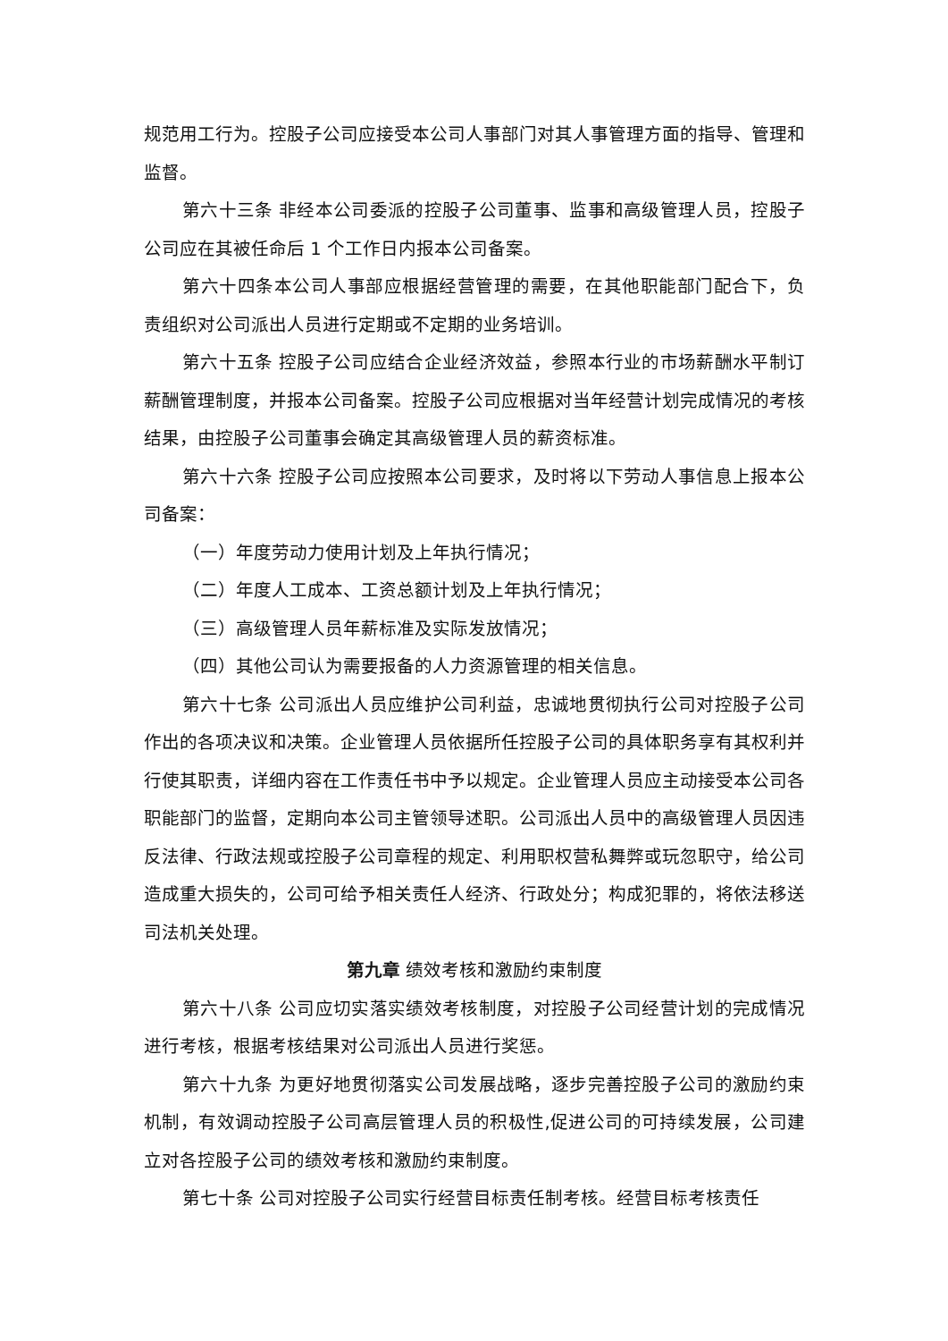规范用工行为。控股子公司应接受本公司人事部门对其人事管理方面的指导、管理和监督。
第六十三条 非经本公司委派的控股子公司董事、监事和高级管理人员，控股子公司应在其被任命后 1 个工作日内报本公司备案。
第六十四条本公司人事部应根据经营管理的需要，在其他职能部门配合下，负责组织对公司派出人员进行定期或不定期的业务培训。
第六十五条 控股子公司应结合企业经济效益，参照本行业的市场薪酬水平制订薪酬管理制度，并报本公司备案。控股子公司应根据对当年经营计划完成情况的考核结果，由控股子公司董事会确定其高级管理人员的薪资标准。
第六十六条 控股子公司应按照本公司要求，及时将以下劳动人事信息上报本公司备案：
（一）年度劳动力使用计划及上年执行情况；
（二）年度人工成本、工资总额计划及上年执行情况；
（三）高级管理人员年薪标准及实际发放情况；
（四）其他公司认为需要报备的人力资源管理的相关信息。
第六十七条 公司派出人员应维护公司利益，忠诚地贯彻执行公司对控股子公司作出的各项决议和决策。企业管理人员依据所任控股子公司的具体职务享有其权利并行使其职责，详细内容在工作责任书中予以规定。企业管理人员应主动接受本公司各职能部门的监督，定期向本公司主管领导述职。公司派出人员中的高级管理人员因违反法律、行政法规或控股子公司章程的规定、利用职权营私舞弊或玩忽职守，给公司造成重大损失的，公司可给予相关责任人经济、行政处分；构成犯罪的，将依法移送司法机关处理。
第九章 绩效考核和激励约束制度
第六十八条 公司应切实落实绩效考核制度，对控股子公司经营计划的完成情况进行考核，根据考核结果对公司派出人员进行奖惩。
第六十九条 为更好地贯彻落实公司发展战略，逐步完善控股子公司的激励约束机制，有效调动控股子公司高层管理人员的积极性,促进公司的可持续发展，公司建立对各控股子公司的绩效考核和激励约束制度。
第七十条 公司对控股子公司实行经营目标责任制考核。经营目标考核责任